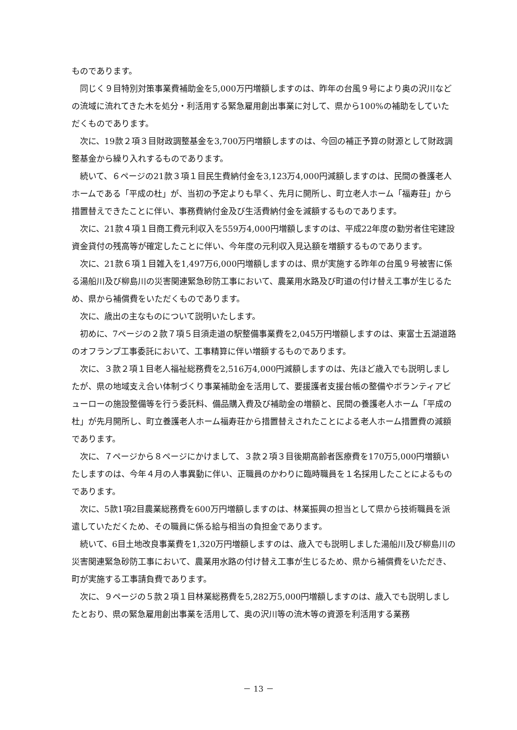ものであります。
同じく９目特別対策事業費補助金を5,000万円増額しますのは、昨年の台風９号により奥の沢川などの流域に流れてきた木を処分・利活用する緊急雇用創出事業に対して、県から100%の補助をしていただくものであります。
次に、19款２項３目財政調整基金を3,700万円増額しますのは、今回の補正予算の財源として財政調整基金から繰り入れするものであります。
続いて、６ページの21款３項１目民生費納付金を3,123万4,000円減額しますのは、民間の養護老人ホームである「平成の杜」が、当初の予定よりも早く、先月に開所し、町立老人ホーム「福寿荘」から措置替えできたことに伴い、事務費納付金及び生活費納付金を減額するものであります。
次に、21款４項１目商工費元利収入を559万4,000円増額しますのは、平成22年度の勤労者住宅建設資金貸付の残高等が確定したことに伴い、今年度の元利収入見込額を増額するものであります。
次に、21款６項１目雑入を1,497万6,000円増額しますのは、県が実施する昨年の台風９号被害に係る湯船川及び柳島川の災害関連緊急砂防工事において、農業用水路及び町道の付け替え工事が生じるため、県から補償費をいただくものであります。
次に、歳出の主なものについて説明いたします。
初めに、7ページの２款７項５目須走道の駅整備事業費を2,045万円増額しますのは、東富士五湖道路のオフランプ工事委託において、工事精算に伴い増額するものであります。
次に、３款２項１目老人福祉総務費を2,516万4,000円減額しますのは、先ほど歳入でも説明しましたが、県の地域支え合い体制づくり事業補助金を活用して、要援護者支援台帳の整備やボランティアビューローの施設整備等を行う委託料、備品購入費及び補助金の増額と、民間の養護老人ホーム「平成の杜」が先月開所し、町立養護老人ホーム福寿荘から措置替えされたことによる老人ホーム措置費の減額であります。
次に、７ページから８ページにかけまして、３款２項３目後期高齢者医療費を170万5,000円増額いたしますのは、今年４月の人事異動に伴い、正職員のかわりに臨時職員を１名採用したことによるものであります。
次に、5款1項2目農業総務費を600万円増額しますのは、林業振興の担当として県から技術職員を派遣していただくため、その職員に係る給与相当の負担金であります。
続いて、6目土地改良事業費を1,320万円増額しますのは、歳入でも説明しました湯船川及び柳島川の災害関連緊急砂防工事において、農業用水路の付け替え工事が生じるため、県から補償費をいただき、町が実施する工事請負費であります。
次に、９ページの５款２項１目林業総務費を5,282万5,000円増額しますのは、歳入でも説明しましたとおり、県の緊急雇用創出事業を活用して、奥の沢川等の流木等の資源を利活用する業務
－ 13 －